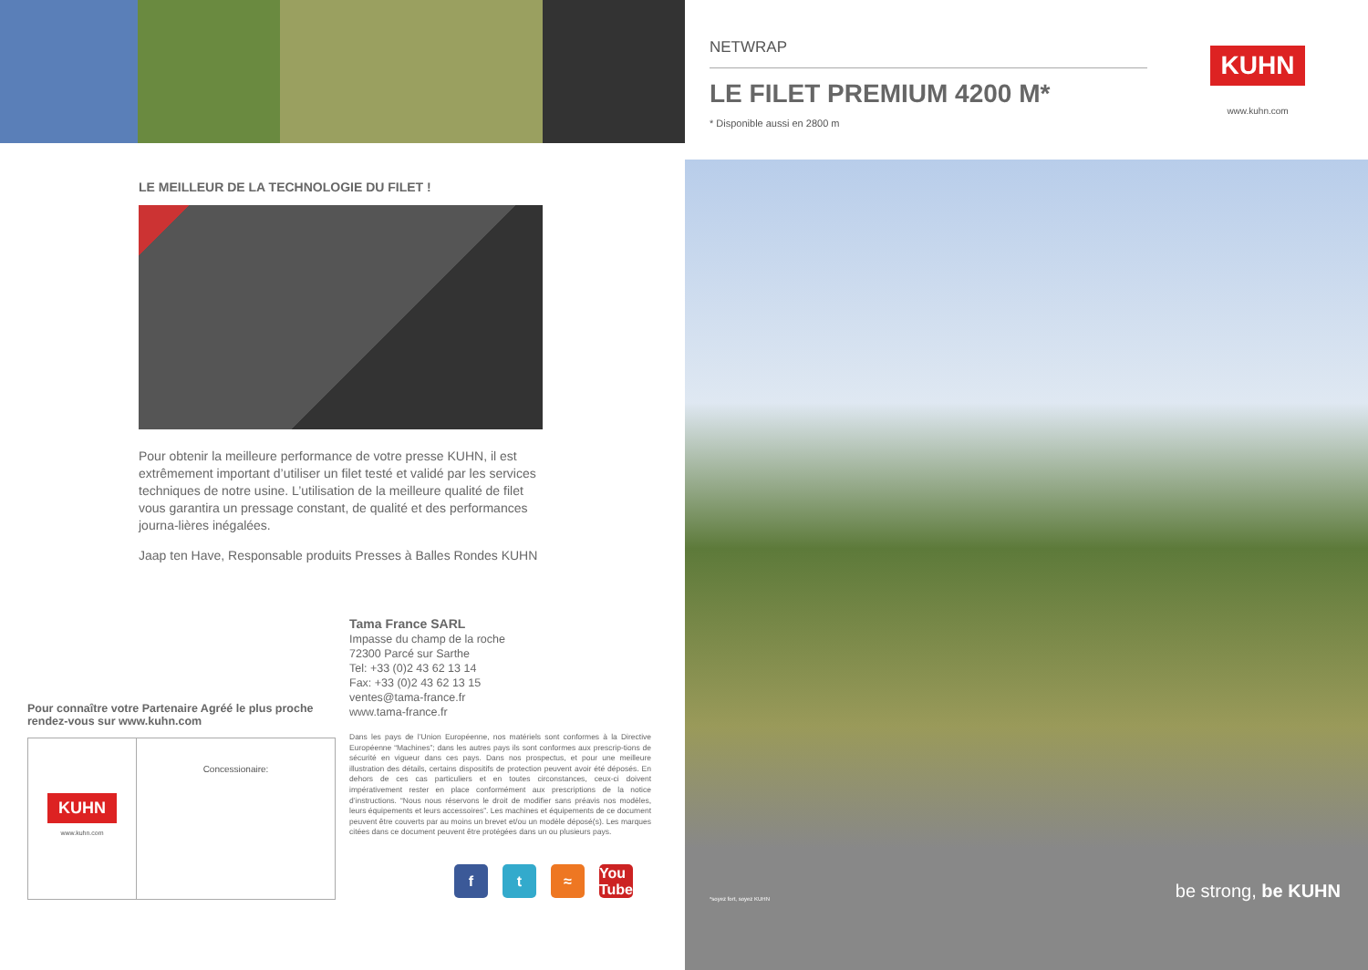LE MEILLEUR DE LA TECHNOLOGIE DU FILET !
Pour obtenir la meilleure performance de votre presse KUHN, il est extrêmement important d’utiliser un filet testé et validé par les services techniques de notre usine. L’utilisation de la meilleure qualité de filet vous garantira un pressage constant, de qualité et des performances journa-lières inégalées.
Jaap ten Have, Responsable produits Presses à Balles Rondes KUHN
Tama France SARL
Impasse du champ de la roche
72300 Parcé sur Sarthe
Tel: +33 (0)2 43 62 13 14
Fax: +33 (0)2 43 62 13 15
ventes@tama-france.fr
www.tama-france.fr
Dans les pays de l’Union Européenne, nos matériels sont conformes à la Directive Européenne “Machines”; dans les autres pays ils sont conformes aux prescrip-tions de sécurité en vigueur dans ces pays. Dans nos prospectus, et pour une meilleure illustration des détails, certains dispositifs de protection peuvent avoir été déposés. En dehors de ces cas particuliers et en toutes circonstances, ceux-ci doivent impérativement rester en place conformément aux prescriptions de la notice d’instructions. “Nous nous réservons le droit de modifier sans préavis nos modèles, leurs équipements et leurs accessoires”. Les machines et équipements de ce document peuvent être couverts par au moins un brevet et/ou un modèle déposé(s). Les marques citées dans ce document peuvent être protégées dans un ou plusieurs pays.
Pour connaître votre Partenaire Agréé le plus proche
rendez-vous sur www.kuhn.com
KUHN
www.kuhn.com
Concessionaire:
f t ≈ You Tube
NETWRAP
LE FILET PREMIUM 4200 M*
* Disponible aussi en 2800 m
KUHN
www.kuhn.com
*soyez fort, soyez KUHN be strong, be KUHN